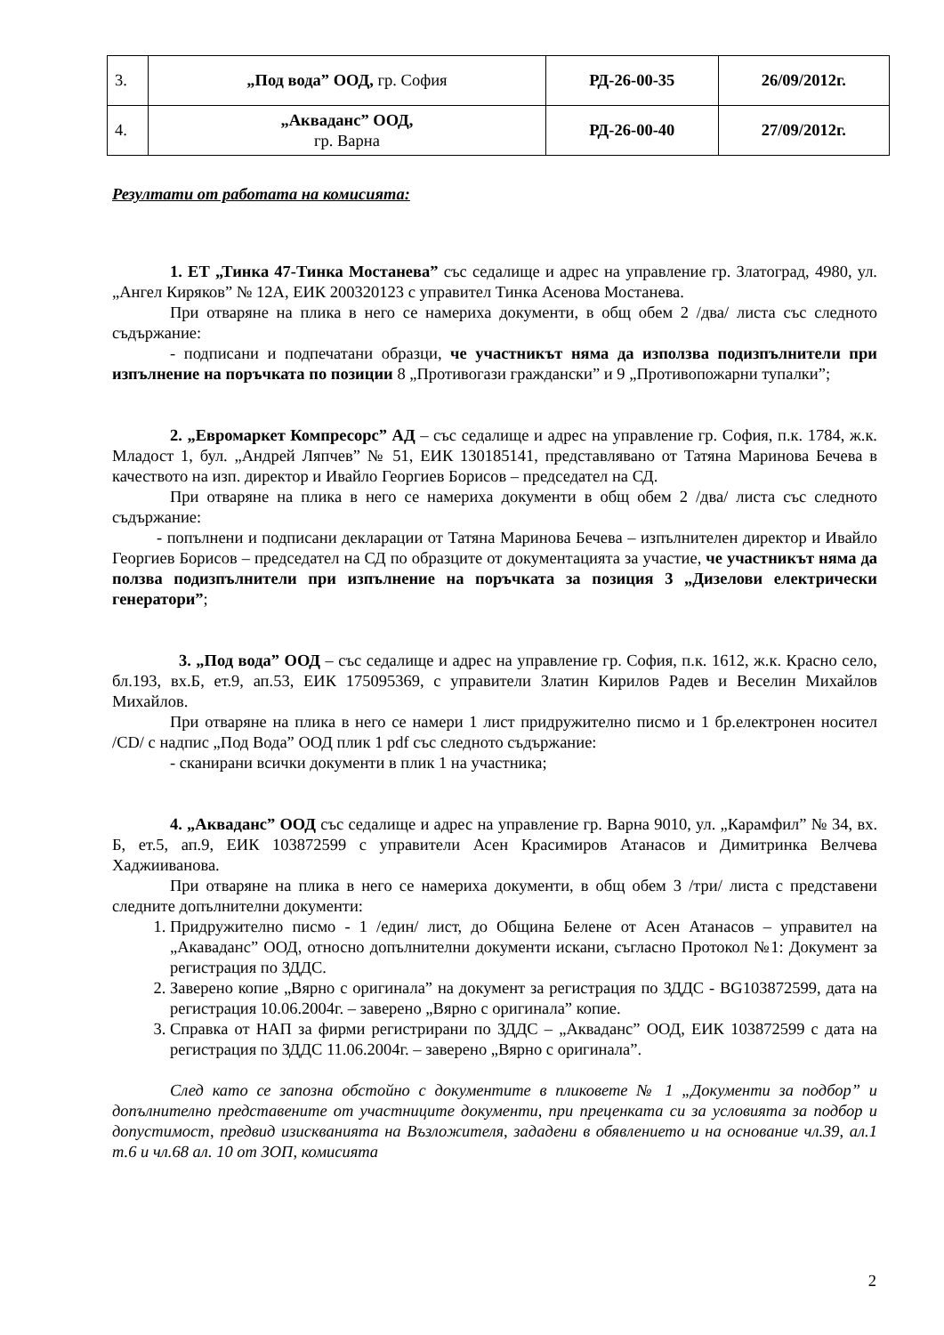| 3. | „Под вода” ООД, гр. София | РД-26-00-35 | 26/09/2012г. |
| 4. | „Акваданс” ООД, гр. Варна | РД-26-00-40 | 27/09/2012г. |
Резултати от работата на комисията:
1. ЕТ „Тинка 47-Тинка Мостанева” със седалище и адрес на управление гр. Златоград, 4980, ул. „Ангел Киряков” № 12А, ЕИК 200320123 с управител Тинка Асенова Мостанева.
При отваряне на плика в него се намериха документи, в общ обем 2 /два/ листа със следното съдържание:
- подписани и подпечатани образци, че участникът няма да използва подизпълнители при изпълнение на поръчката по позиции 8 „Противогази граждански” и 9 „Противопожарни тупалки”;
2. „Евромаркет Компресорс” АД – със седалище и адрес на управление гр. София, п.к. 1784, ж.к. Младост 1, бул. „Андрей Ляпчев” № 51, ЕИК 130185141, представлявано от Татяна Маринова Бечева в качеството на изп. директор и Ивайло Георгиев Борисов – председател на СД.
При отваряне на плика в него се намериха документи в общ обем 2 /два/ листа със следното съдържание:
- попълнени и подписани декларации от Татяна Маринова Бечева – изпълнителен директор и Ивайло Георгиев Борисов – председател на СД по образците от документацията за участие, че участникът няма да ползва подизпълнители при изпълнение на поръчката за позиция 3 „Дизелови електрически генератори”;
3. „Под вода” ООД – със седалище и адрес на управление гр. София, п.к. 1612, ж.к. Красно село, бл.193, вх.Б, ет.9, ап.53, ЕИК 175095369, с управители Златин Кирилов Радев и Веселин Михайлов Михайлов.
При отваряне на плика в него се намери 1 лист придружително писмо и 1 бр.електронен носител /CD/ с надпис „Под Вода” ООД плик 1 pdf със следното съдържание:
- сканирани всички документи в плик 1 на участника;
4. „Акваданс” ООД със седалище и адрес на управление гр. Варна 9010, ул. „Карамфил” № 34, вх. Б, ет.5, ап.9, ЕИК 103872599 с управители Асен Красимиров Атанасов и Димитринка Велчева Хаджииванова.
При отваряне на плика в него се намериха документи, в общ обем 3 /три/ листа с представени следните допълнителни документи:
1. Придружително писмо - 1 /един/ лист, до Община Белене от Асен Атанасов – управител на „Акаваданс” ООД, относно допълнителни документи искани, съгласно Протокол №1: Документ за регистрация по ЗДДС.
2. Заверено копие „Вярно с оригинала” на документ за регистрация по ЗДДС - BG103872599, дата на регистрация 10.06.2004г. – заверено „Вярно с оригинала” копие.
3. Справка от НАП за фирми регистрирани по ЗДДС – „Акваданс” ООД, ЕИК 103872599 с дата на регистрация по ЗДДС 11.06.2004г. – заверено „Вярно с оригинала”.
След като се запозна обстойно с документите в пликовете № 1 „Документи за подбор” и допълнително представените от участниците документи, при преценката си за условията за подбор и допустимост, предвид изискванията на Възложителя, зададени в обявлението и на основание чл.39, ал.1 т.6 и чл.68 ал. 10 от ЗОП, комисията
2